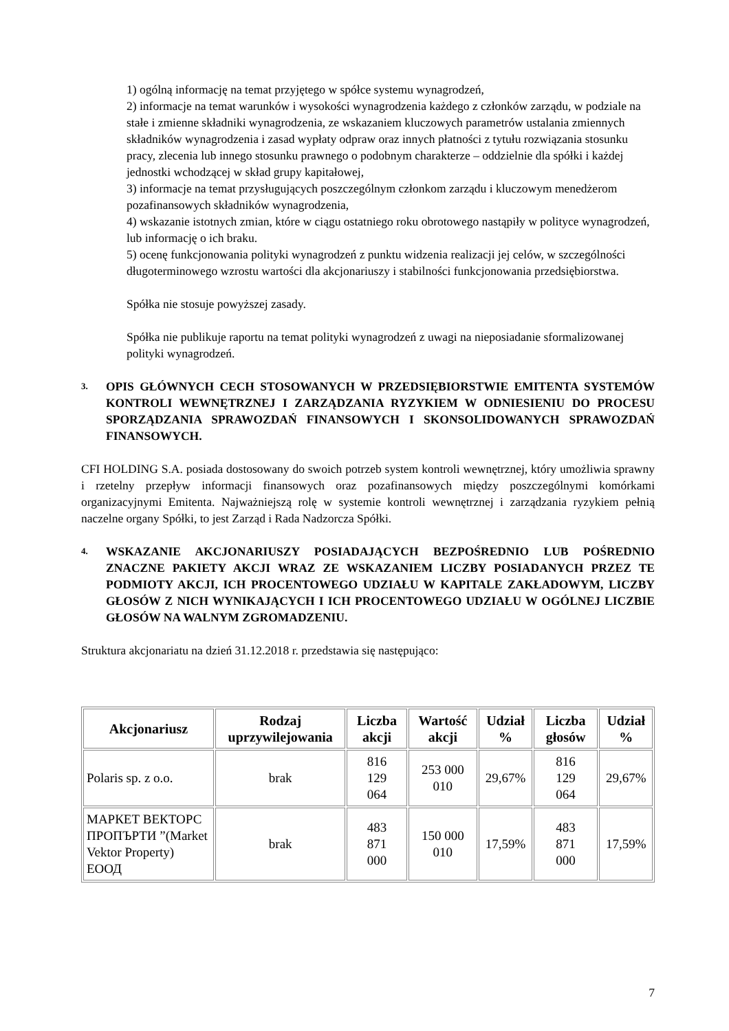1) ogólną informację na temat przyjętego w spółce systemu wynagrodzeń,
2) informacje na temat warunków i wysokości wynagrodzenia każdego z członków zarządu, w podziale na stałe i zmienne składniki wynagrodzenia, ze wskazaniem kluczowych parametrów ustalania zmiennych składników wynagrodzenia i zasad wypłaty odpraw oraz innych płatności z tytułu rozwiązania stosunku pracy, zlecenia lub innego stosunku prawnego o podobnym charakterze – oddzielnie dla spółki i każdej jednostki wchodzącej w skład grupy kapitałowej,
3) informacje na temat przysługujących poszczególnym członkom zarządu i kluczowym menedżerom pozafinansowych składników wynagrodzenia,
4) wskazanie istotnych zmian, które w ciągu ostatniego roku obrotowego nastąpiły w polityce wynagrodzeń, lub informację o ich braku.
5) ocenę funkcjonowania polityki wynagrodzeń z punktu widzenia realizacji jej celów, w szczególności długoterminowego wzrostu wartości dla akcjonariuszy i stabilności funkcjonowania przedsiębiorstwa.
Spółka nie stosuje powyższej zasady.
Spółka nie publikuje raportu na temat polityki wynagrodzeń z uwagi na nieposiadanie sformalizowanej polityki wynagrodzeń.
3. OPIS GŁÓWNYCH CECH STOSOWANYCH W PRZEDSIĘBIORSTWIE EMITENTA SYSTEMÓW KONTROLI WEWNĘTRZNEJ I ZARZĄDZANIA RYZYKIEM W ODNIESIENIU DO PROCESU SPORZĄDZANIA SPRAWOZDAŃ FINANSOWYCH I SKONSOLIDOWANYCH SPRAWOZDAŃ FINANSOWYCH.
CFI HOLDING S.A. posiada dostosowany do swoich potrzeb system kontroli wewnętrznej, który umożliwia sprawny i rzetelny przepływ informacji finansowych oraz pozafinansowych między poszczególnymi komórkami organizacyjnymi Emitenta. Najważniejszą rolę w systemie kontroli wewnętrznej i zarządzania ryzykiem pełnią naczelne organy Spółki, to jest Zarząd i Rada Nadzorcza Spółki.
4. WSKAZANIE AKCJONARIUSZY POSIADAJĄCYCH BEZPOŚREDNIO LUB POŚREDNIO ZNACZNE PAKIETY AKCJI WRAZ ZE WSKAZANIEM LICZBY POSIADANYCH PRZEZ TE PODMIOTY AKCJI, ICH PROCENTOWEGO UDZIAŁU W KAPITALE ZAKŁADOWYM, LICZBY GŁOSÓW Z NICH WYNIKAJĄCYCH I ICH PROCENTOWEGO UDZIAŁU W OGÓLNEJ LICZBIE GŁOSÓW NA WALNYM ZGROMADZENIU.
Struktura akcjonariatu na dzień 31.12.2018 r. przedstawia się następująco:
| Akcjonariusz | Rodzaj uprzywilejowania | Liczba akcji | Wartość akcji | Udział % | Liczba głosów | Udział % |
| --- | --- | --- | --- | --- | --- | --- |
| Polaris sp. z o.o. | brak | 816 129 064 | 253 000 010 | 29,67% | 816 129 064 | 29,67% |
| МАРКЕТ ВЕКТОРС ПРОПЪРТИ ”(Market Vektor Property) ЕООД | brak | 483 871 000 | 150 000 010 | 17,59% | 483 871 000 | 17,59% |
7